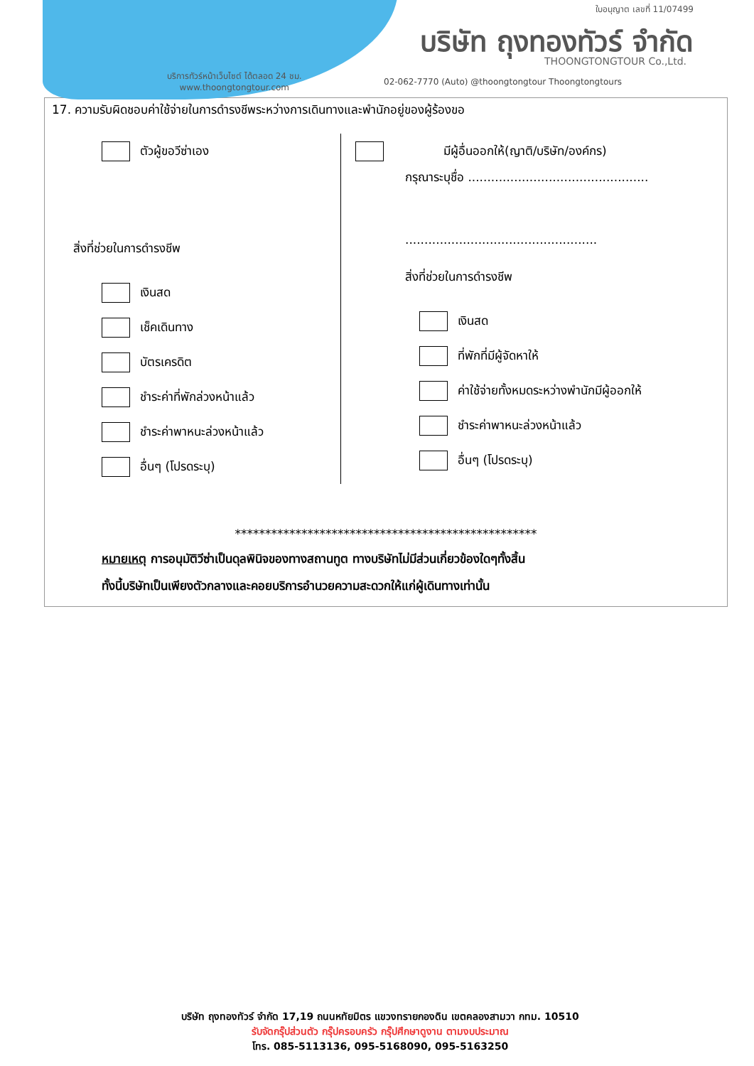ใบอนุญาต เลขที่ 11/07499
บริษัท ถุงทองทัวร์ จำกัด
THOONGTONGTOUR Co.,Ltd.
บริการทัวร์หน้าเว็บไซต์ ได้ตลอด 24 ชม.
www.thoongtongtour.com
02-062-7770 (Auto) @thoongtongtour Thoongtongtours
17. ความรับผิดชอบค่าใช้จ่ายในการดำรงชีพระหว่างการเดินทางและพำนักอยู่ของผู้ร้องขอ
ตัวผู้ขอวีซ่าเอง
สิ่งที่ช่วยในการดำรงชีพ
เงินสด
เช็คเดินทาง
บัตรเครดิต
ชำระค่าที่พักล่วงหน้าแล้ว
ชำระค่าพาหนะล่วงหน้าแล้ว
อื่นๆ (โปรดระบุ)
มีผู้อื่นออกให้(ญาติ/บริษัท/องค์กร)
กรุณาระบุชื่อ ...............................................
..................................................
สิ่งที่ช่วยในการดำรงชีพ
เงินสด
ที่พักที่มีผู้จัดหาให้
ค่าใช้จ่ายทั้งหมดระหว่างพำนักมีผู้ออกให้
ชำระค่าพาหนะล่วงหน้าแล้ว
อื่นๆ (โปรดระบุ)
**************************************************
หมายเหตุ การอนุมัติวีซ่าเป็นดุลพินิจของทางสถานทูต ทางบริษัทไม่มีส่วนเกี่ยวข้องใดๆทั้งสิ้น
ทั้งนี้บริษัทเป็นเพียงตัวกลางและคอยบริการอำนวยความสะดวกให้แก่ผู้เดินทางเท่านั้น
บริษัท ถุงทองทัวร์ จำกัด 17,19 ถนนหทัยมิตร แขวงทรายกองดิน เขตคลองสามวา กทม. 10510
รับจัดกรุ๊ปส่วนตัว กรุ๊ปครอบครัว กรุ๊ปศึกษาดูงาน ตามงบประมาณ
โทร. 085-5113136, 095-5168090, 095-5163250